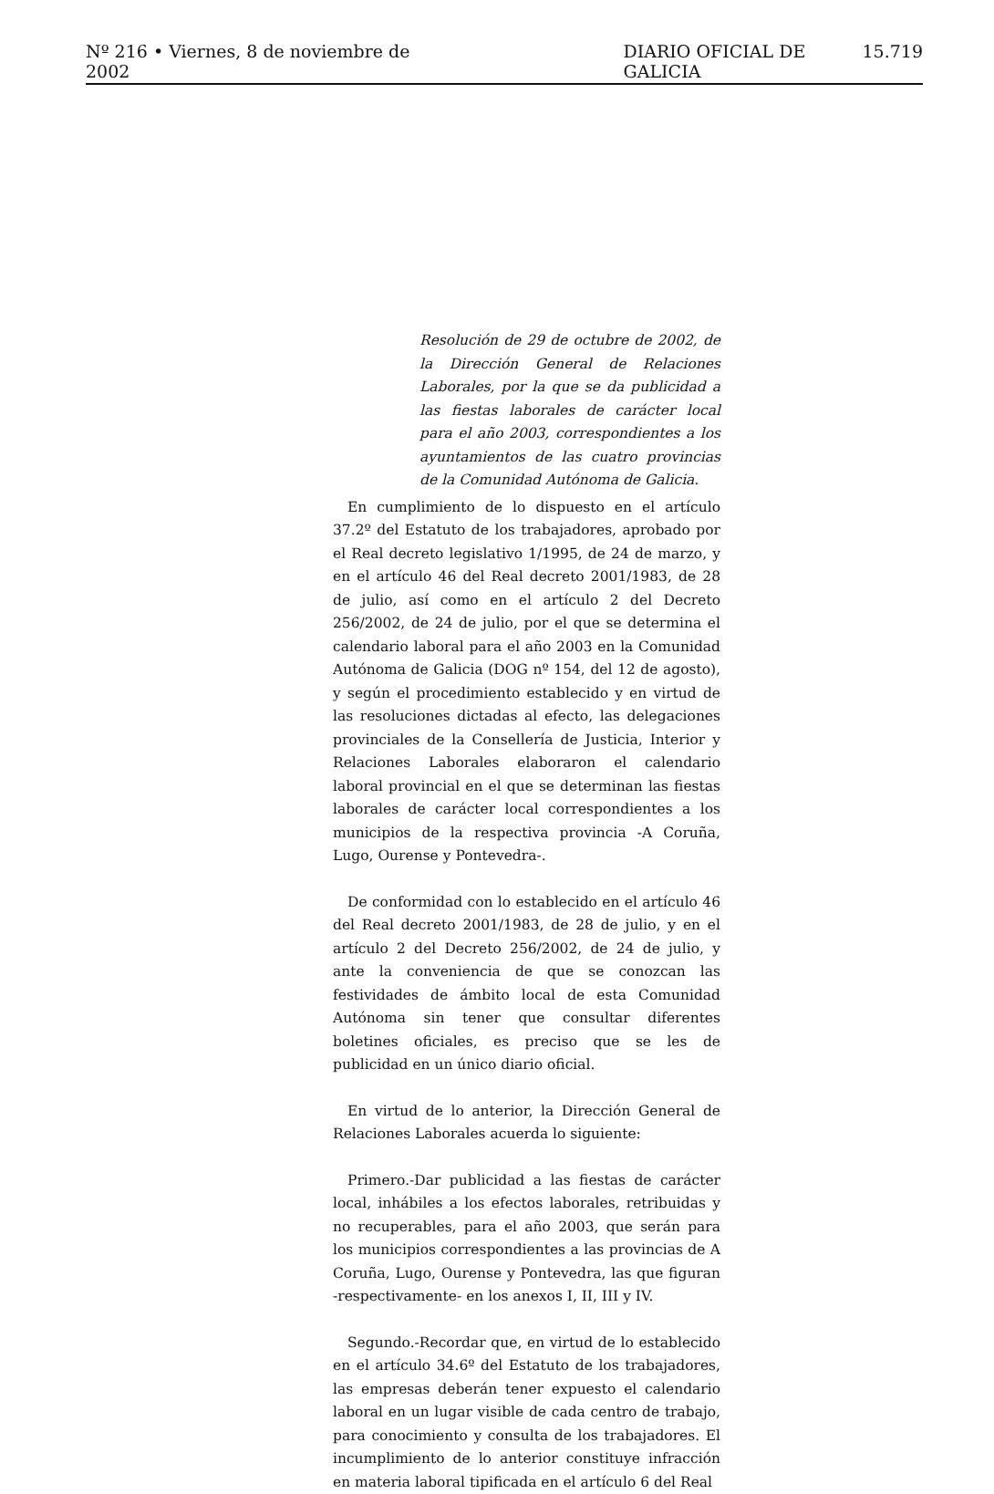Nº 216 • Viernes, 8 de noviembre de 2002 DIARIO OFICIAL DE GALICIA 15.719
Resolución de 29 de octubre de 2002, de la Dirección General de Relaciones Laborales, por la que se da publicidad a las fiestas laborales de carácter local para el año 2003, correspondientes a los ayuntamientos de las cuatro provincias de la Comunidad Autónoma de Galicia.
En cumplimiento de lo dispuesto en el artículo 37.2º del Estatuto de los trabajadores, aprobado por el Real decreto legislativo 1/1995, de 24 de marzo, y en el artículo 46 del Real decreto 2001/1983, de 28 de julio, así como en el artículo 2 del Decreto 256/2002, de 24 de julio, por el que se determina el calendario laboral para el año 2003 en la Comunidad Autónoma de Galicia (DOG nº 154, del 12 de agosto), y según el procedimiento establecido y en virtud de las resoluciones dictadas al efecto, las delegaciones provinciales de la Consellería de Justicia, Interior y Relaciones Laborales elaboraron el calendario laboral provincial en el que se determinan las fiestas laborales de carácter local correspondientes a los municipios de la respectiva provincia -A Coruña, Lugo, Ourense y Pontevedra-.
De conformidad con lo establecido en el artículo 46 del Real decreto 2001/1983, de 28 de julio, y en el artículo 2 del Decreto 256/2002, de 24 de julio, y ante la conveniencia de que se conozcan las festividades de ámbito local de esta Comunidad Autónoma sin tener que consultar diferentes boletines oficiales, es preciso que se les de publicidad en un único diario oficial.
En virtud de lo anterior, la Dirección General de Relaciones Laborales acuerda lo siguiente:
Primero.-Dar publicidad a las fiestas de carácter local, inhábiles a los efectos laborales, retribuidas y no recuperables, para el año 2003, que serán para los municipios correspondientes a las provincias de A Coruña, Lugo, Ourense y Pontevedra, las que figuran -respectivamente- en los anexos I, II, III y IV.
Segundo.-Recordar que, en virtud de lo establecido en el artículo 34.6º del Estatuto de los trabajadores, las empresas deberán tener expuesto el calendario laboral en un lugar visible de cada centro de trabajo, para conocimiento y consulta de los trabajadores. El incumplimiento de lo anterior constituye infracción en materia laboral tipificada en el artículo 6 del Real